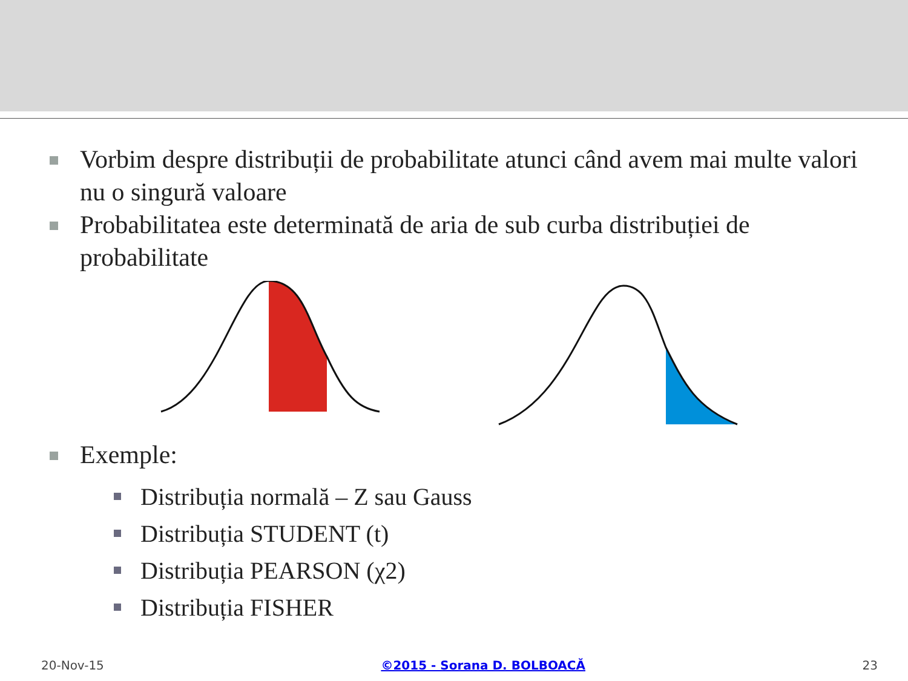Vorbim despre distribuții de probabilitate atunci când avem mai multe valori nu o singură valoare
Probabilitatea este determinată de aria de sub curba distribuției de probabilitate
Exemple:
Distribuția normală – Z sau Gauss
Distribuția STUDENT (t)
Distribuția PEARSON (χ2)
Distribuția FISHER
20-Nov-15 ©2015 - Sorana D. BOLBOACĂ 23